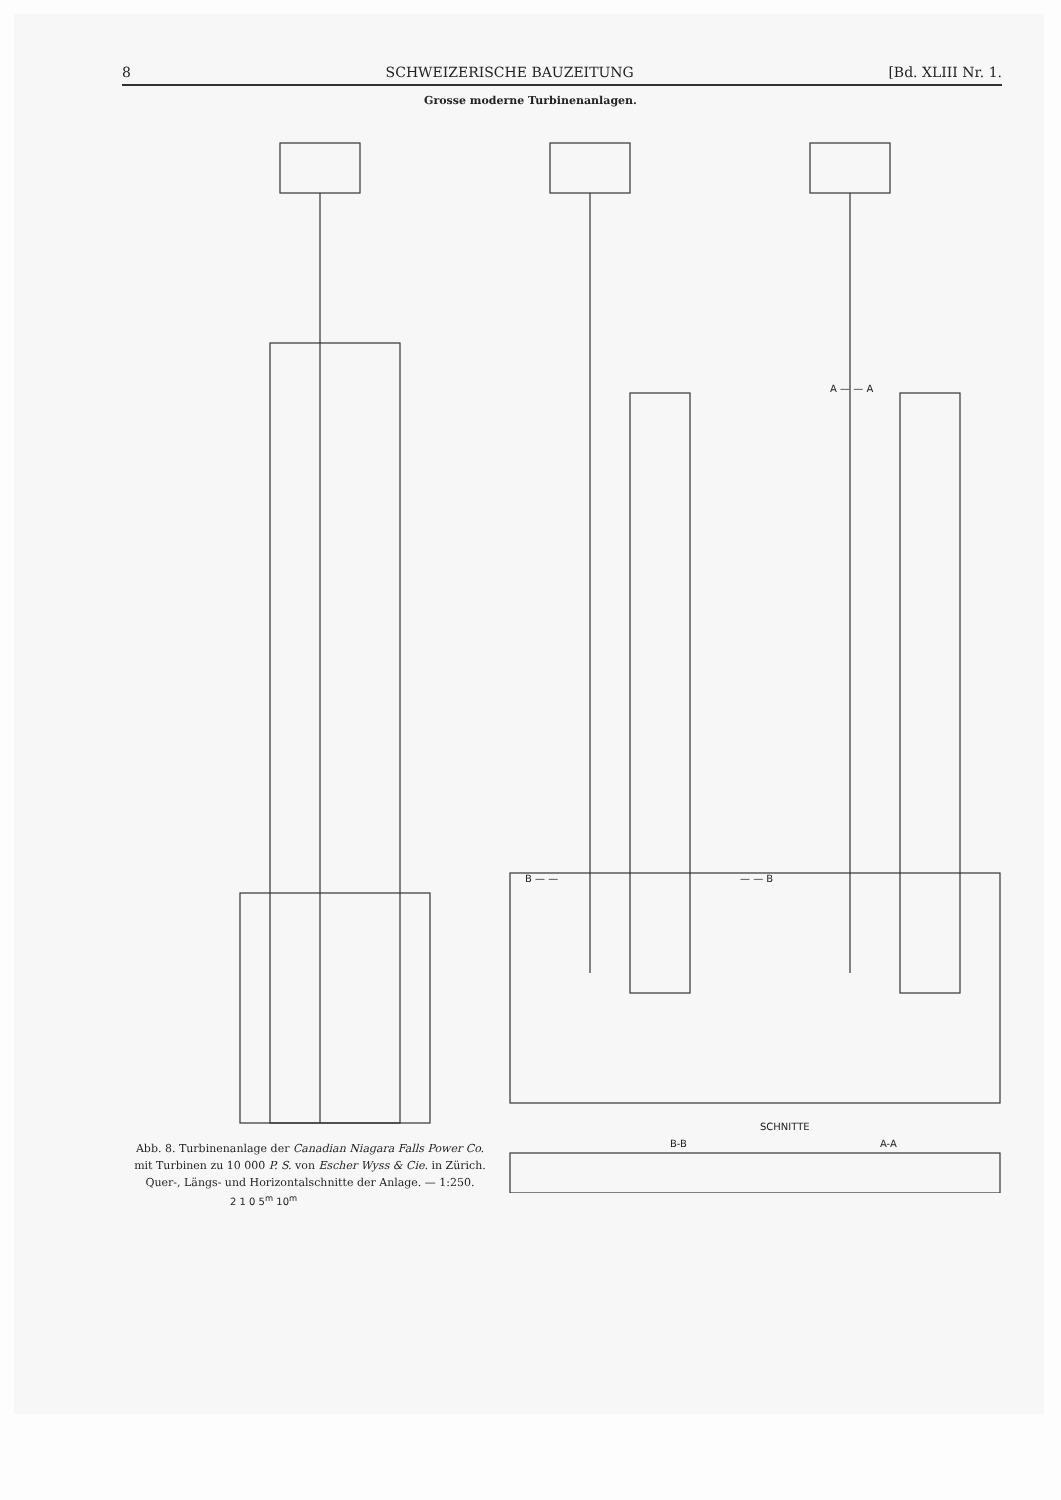8 SCHWEIZERISCHE BAUZEITUNG [Bd. XLIII Nr. 1.
Grosse moderne Turbinenanlagen.
A — — A
B — — — — B
SCHNITTE
B-B A-A
2 1 0 5<sup>m</sup> 10<sup>m</sup>
Abb. 8. Turbinenanlage der Canadian Niagara Falls Power Co.
mit Turbinen zu 10 000 P. S. von Escher Wyss & Cie. in Zürich.
Quer-, Längs- und Horizontalschnitte der Anlage. — 1:250.